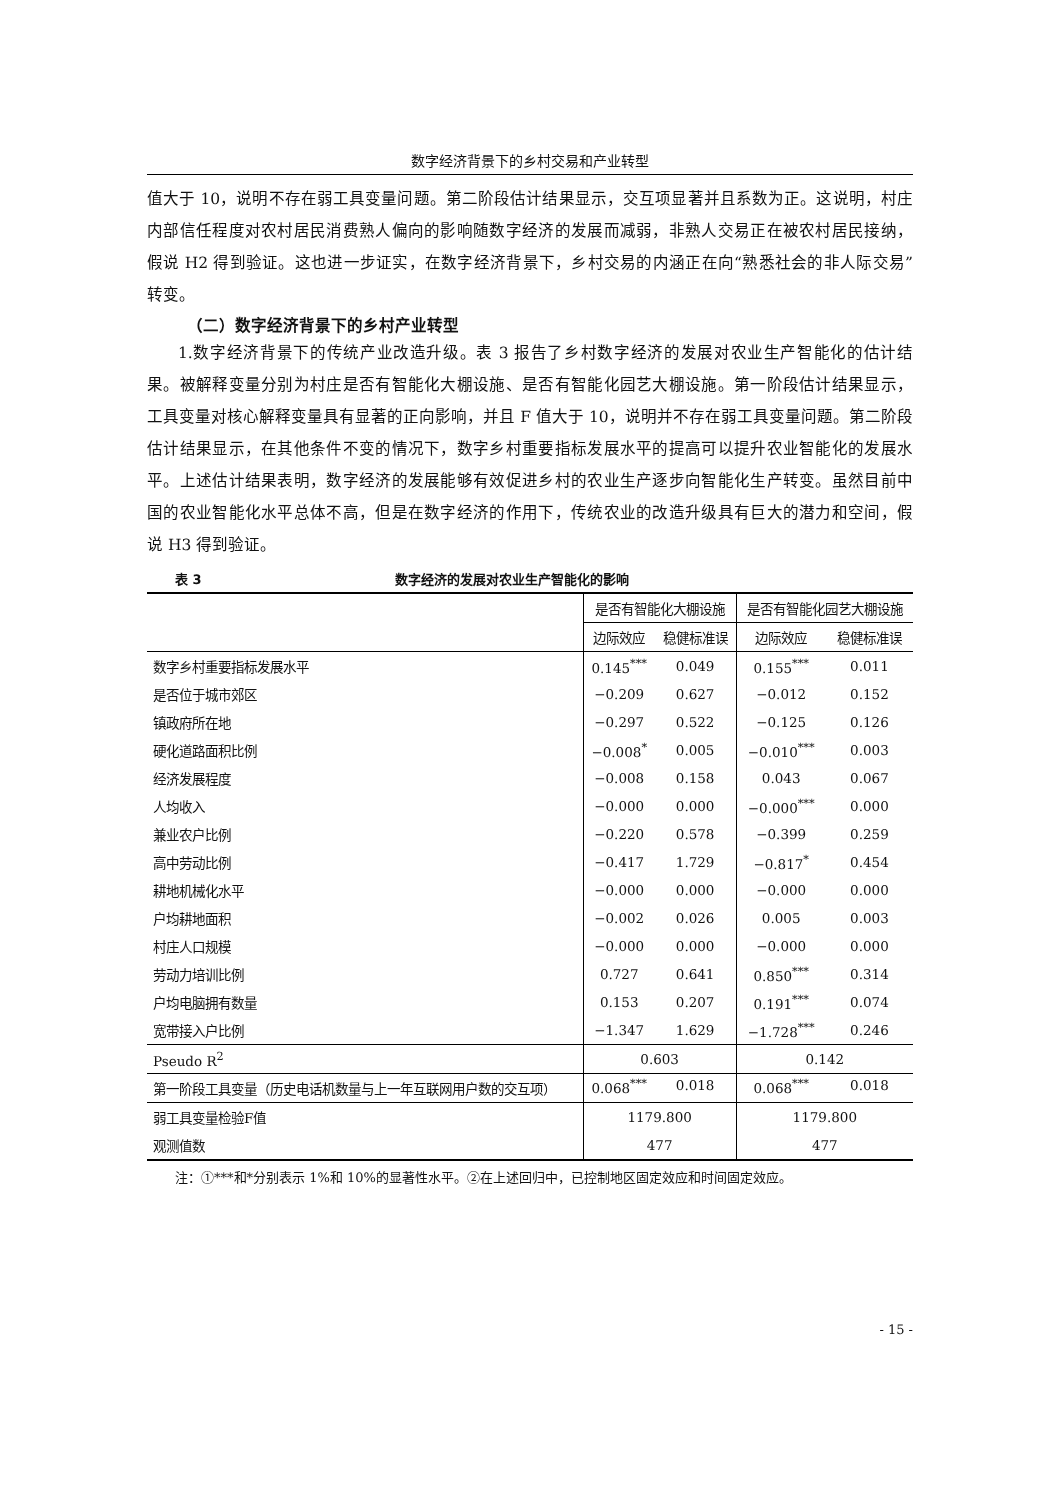数字经济背景下的乡村交易和产业转型
值大于 10，说明不存在弱工具变量问题。第二阶段估计结果显示，交互项显著并且系数为正。这说明，村庄内部信任程度对农村居民消费熟人偏向的影响随数字经济的发展而减弱，非熟人交易正在被农村居民接纳，假说 H2 得到验证。这也进一步证实，在数字经济背景下，乡村交易的内涵正在向“熟悉社会的非人际交易”转变。
（二）数字经济背景下的乡村产业转型
1.数字经济背景下的传统产业改造升级。表 3 报告了乡村数字经济的发展对农业生产智能化的估计结果。被解释变量分别为村庄是否有智能化大棚设施、是否有智能化园艺大棚设施。第一阶段估计结果显示，工具变量对核心解释变量具有显著的正向影响，并且 F 值大于 10，说明并不存在弱工具变量问题。第二阶段估计结果显示，在其他条件不变的情况下，数字乡村重要指标发展水平的提高可以提升农业智能化的发展水平。上述估计结果表明，数字经济的发展能够有效促进乡村的农业生产逐步向智能化生产转变。虽然目前中国的农业智能化水平总体不高，但是在数字经济的作用下，传统农业的改造升级具有巨大的潜力和空间，假说 H3 得到验证。
表 3 数字经济的发展对农业生产智能化的影响
| | 是否有智能化大棚设施 | | 是否有智能化园艺大棚设施 | |
| --- | --- | --- | --- | --- |
| | 边际效应 | 稳健标准误 | 边际效应 | 稳健标准误 |
| 数字乡村重要指标发展水平 | 0.145<sup>***</sup> | 0.049 | 0.155<sup>***</sup> | 0.011 |
| 是否位于城市郊区 | −0.209 | 0.627 | −0.012 | 0.152 |
| 镇政府所在地 | −0.297 | 0.522 | −0.125 | 0.126 |
| 硬化道路面积比例 | −0.008<sup>*</sup> | 0.005 | −0.010<sup>***</sup> | 0.003 |
| 经济发展程度 | −0.008 | 0.158 | 0.043 | 0.067 |
| 人均收入 | −0.000 | 0.000 | −0.000<sup>***</sup> | 0.000 |
| 兼业农户比例 | −0.220 | 0.578 | −0.399 | 0.259 |
| 高中劳动比例 | −0.417 | 1.729 | −0.817<sup>*</sup> | 0.454 |
| 耕地机械化水平 | −0.000 | 0.000 | −0.000 | 0.000 |
| 户均耕地面积 | −0.002 | 0.026 | 0.005 | 0.003 |
| 村庄人口规模 | −0.000 | 0.000 | −0.000 | 0.000 |
| 劳动力培训比例 | 0.727 | 0.641 | 0.850<sup>***</sup> | 0.314 |
| 户均电脑拥有数量 | 0.153 | 0.207 | 0.191<sup>***</sup> | 0.074 |
| 宽带接入户比例 | −1.347 | 1.629 | −1.728<sup>***</sup> | 0.246 |
| Pseudo R<sup>2</sup> | 0.603 | | 0.142 | |
| 第一阶段工具变量（历史电话机数量与上一年互联网用户数的交互项） | 0.068<sup>***</sup> | 0.018 | 0.068<sup>***</sup> | 0.018 |
| 弱工具变量检验F值 | 1179.800 | | 1179.800 | |
| 观测值数 | 477 | | 477 | |
注：①***和*分别表示 1%和 10%的显著性水平。②在上述回归中，已控制地区固定效应和时间固定效应。
- 15 -